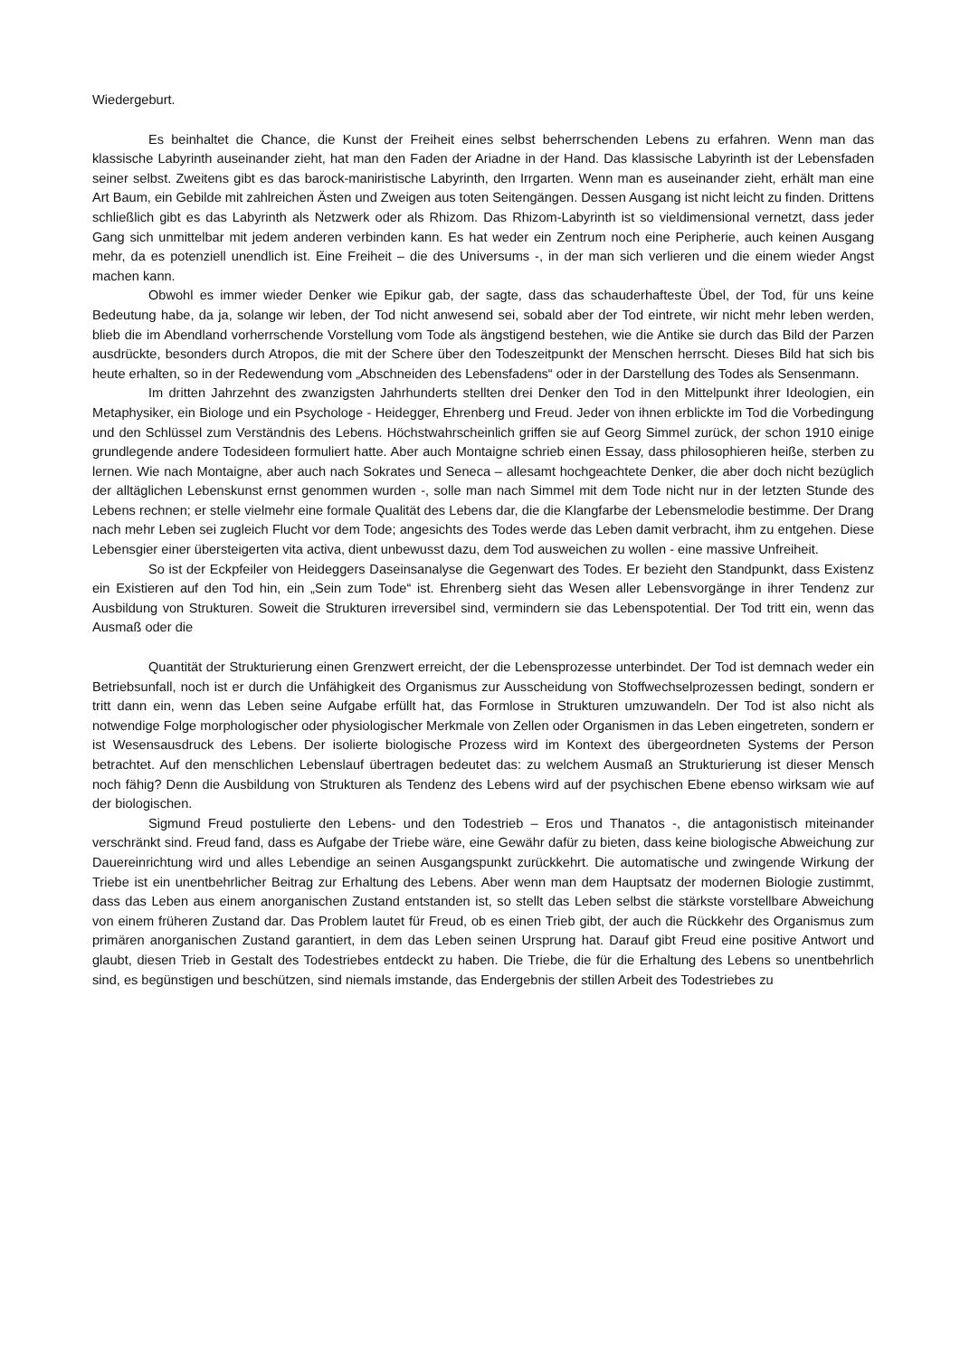Wiedergeburt.
Es beinhaltet die Chance, die Kunst der Freiheit eines selbst beherrschenden Lebens zu erfahren. Wenn man das klassische Labyrinth auseinander zieht, hat man den Faden der Ariadne in der Hand. Das klassische Labyrinth ist der Lebensfaden seiner selbst. Zweitens gibt es das barock-maniristische Labyrinth, den Irrgarten. Wenn man es auseinander zieht, erhält man eine Art Baum, ein Gebilde mit zahlreichen Ästen und Zweigen aus toten Seitengängen. Dessen Ausgang ist nicht leicht zu finden. Drittens schließlich gibt es das Labyrinth als Netzwerk oder als Rhizom. Das Rhizom-Labyrinth ist so vieldimensional vernetzt, dass jeder Gang sich unmittelbar mit jedem anderen verbinden kann. Es hat weder ein Zentrum noch eine Peripherie, auch keinen Ausgang mehr, da es potenziell unendlich ist. Eine Freiheit – die des Universums -, in der man sich verlieren und die einem wieder Angst machen kann.
Obwohl es immer wieder Denker wie Epikur gab, der sagte, dass das schauderhafteste Übel, der Tod, für uns keine Bedeutung habe, da ja, solange wir leben, der Tod nicht anwesend sei, sobald aber der Tod eintrete, wir nicht mehr leben werden, blieb die im Abendland vorherrschende Vorstellung vom Tode als ängstigend bestehen, wie die Antike sie durch das Bild der Parzen ausdrückte, besonders durch Atropos, die mit der Schere über den Todeszeitpunkt der Menschen herrscht. Dieses Bild hat sich bis heute erhalten, so in der Redewendung vom „Abschneiden des Lebensfadens“ oder in der Darstellung des Todes als Sensenmann.
Im dritten Jahrzehnt des zwanzigsten Jahrhunderts stellten drei Denker den Tod in den Mittelpunkt ihrer Ideologien, ein Metaphysiker, ein Biologe und ein Psychologe - Heidegger, Ehrenberg und Freud. Jeder von ihnen erblickte im Tod die Vorbedingung und den Schlüssel zum Verständnis des Lebens. Höchstwahrscheinlich griffen sie auf Georg Simmel zurück, der schon 1910 einige grundlegende andere Todesideen formuliert hatte. Aber auch Montaigne schrieb einen Essay, dass philosophieren heiße, sterben zu lernen. Wie nach Montaigne, aber auch nach Sokrates und Seneca – allesamt hochgeachtete Denker, die aber doch nicht bezüglich der alltäglichen Lebenskunst ernst genommen wurden -, solle man nach Simmel mit dem Tode nicht nur in der letzten Stunde des Lebens rechnen; er stelle vielmehr eine formale Qualität des Lebens dar, die die Klangfarbe der Lebensmelodie bestimme. Der Drang nach mehr Leben sei zugleich Flucht vor dem Tode; angesichts des Todes werde das Leben damit verbracht, ihm zu entgehen. Diese Lebensgier einer übersteigerten vita activa, dient unbewusst dazu, dem Tod ausweichen zu wollen - eine massive Unfreiheit.
So ist der Eckpfeiler von Heideggers Daseinsanalyse die Gegenwart des Todes. Er bezieht den Standpunkt, dass Existenz ein Existieren auf den Tod hin, ein „Sein zum Tode“ ist. Ehrenberg sieht das Wesen aller Lebensvorgänge in ihrer Tendenz zur Ausbildung von Strukturen. Soweit die Strukturen irreversibel sind, vermindern sie das Lebenspotential. Der Tod tritt ein, wenn das Ausmaß oder die
Quantität der Strukturierung einen Grenzwert erreicht, der die Lebensprozesse unterbindet. Der Tod ist demnach weder ein Betriebsunfall, noch ist er durch die Unfähigkeit des Organismus zur Ausscheidung von Stoffwechselprozessen bedingt, sondern er tritt dann ein, wenn das Leben seine Aufgabe erfüllt hat, das Formlose in Strukturen umzuwandeln. Der Tod ist also nicht als notwendige Folge morphologischer oder physiologischer Merkmale von Zellen oder Organismen in das Leben eingetreten, sondern er ist Wesensausdruck des Lebens. Der isolierte biologische Prozess wird im Kontext des übergeordneten Systems der Person betrachtet. Auf den menschlichen Lebenslauf übertragen bedeutet das: zu welchem Ausmaß an Strukturierung ist dieser Mensch noch fähig? Denn die Ausbildung von Strukturen als Tendenz des Lebens wird auf der psychischen Ebene ebenso wirksam wie auf der biologischen.
Sigmund Freud postulierte den Lebens- und den Todestrieb – Eros und Thanatos -, die antagonistisch miteinander verschränkt sind. Freud fand, dass es Aufgabe der Triebe wäre, eine Gewähr dafür zu bieten, dass keine biologische Abweichung zur Dauereinrichtung wird und alles Lebendige an seinen Ausgangspunkt zurückkehrt. Die automatische und zwingende Wirkung der Triebe ist ein unentbehrlicher Beitrag zur Erhaltung des Lebens. Aber wenn man dem Hauptsatz der modernen Biologie zustimmt, dass das Leben aus einem anorganischen Zustand entstanden ist, so stellt das Leben selbst die stärkste vorstellbare Abweichung von einem früheren Zustand dar. Das Problem lautet für Freud, ob es einen Trieb gibt, der auch die Rückkehr des Organismus zum primären anorganischen Zustand garantiert, in dem das Leben seinen Ursprung hat. Darauf gibt Freud eine positive Antwort und glaubt, diesen Trieb in Gestalt des Todestriebes entdeckt zu haben. Die Triebe, die für die Erhaltung des Lebens so unentbehrlich sind, es begünstigen und beschützen, sind niemals imstande, das Endergebnis der stillen Arbeit des Todestriebes zu